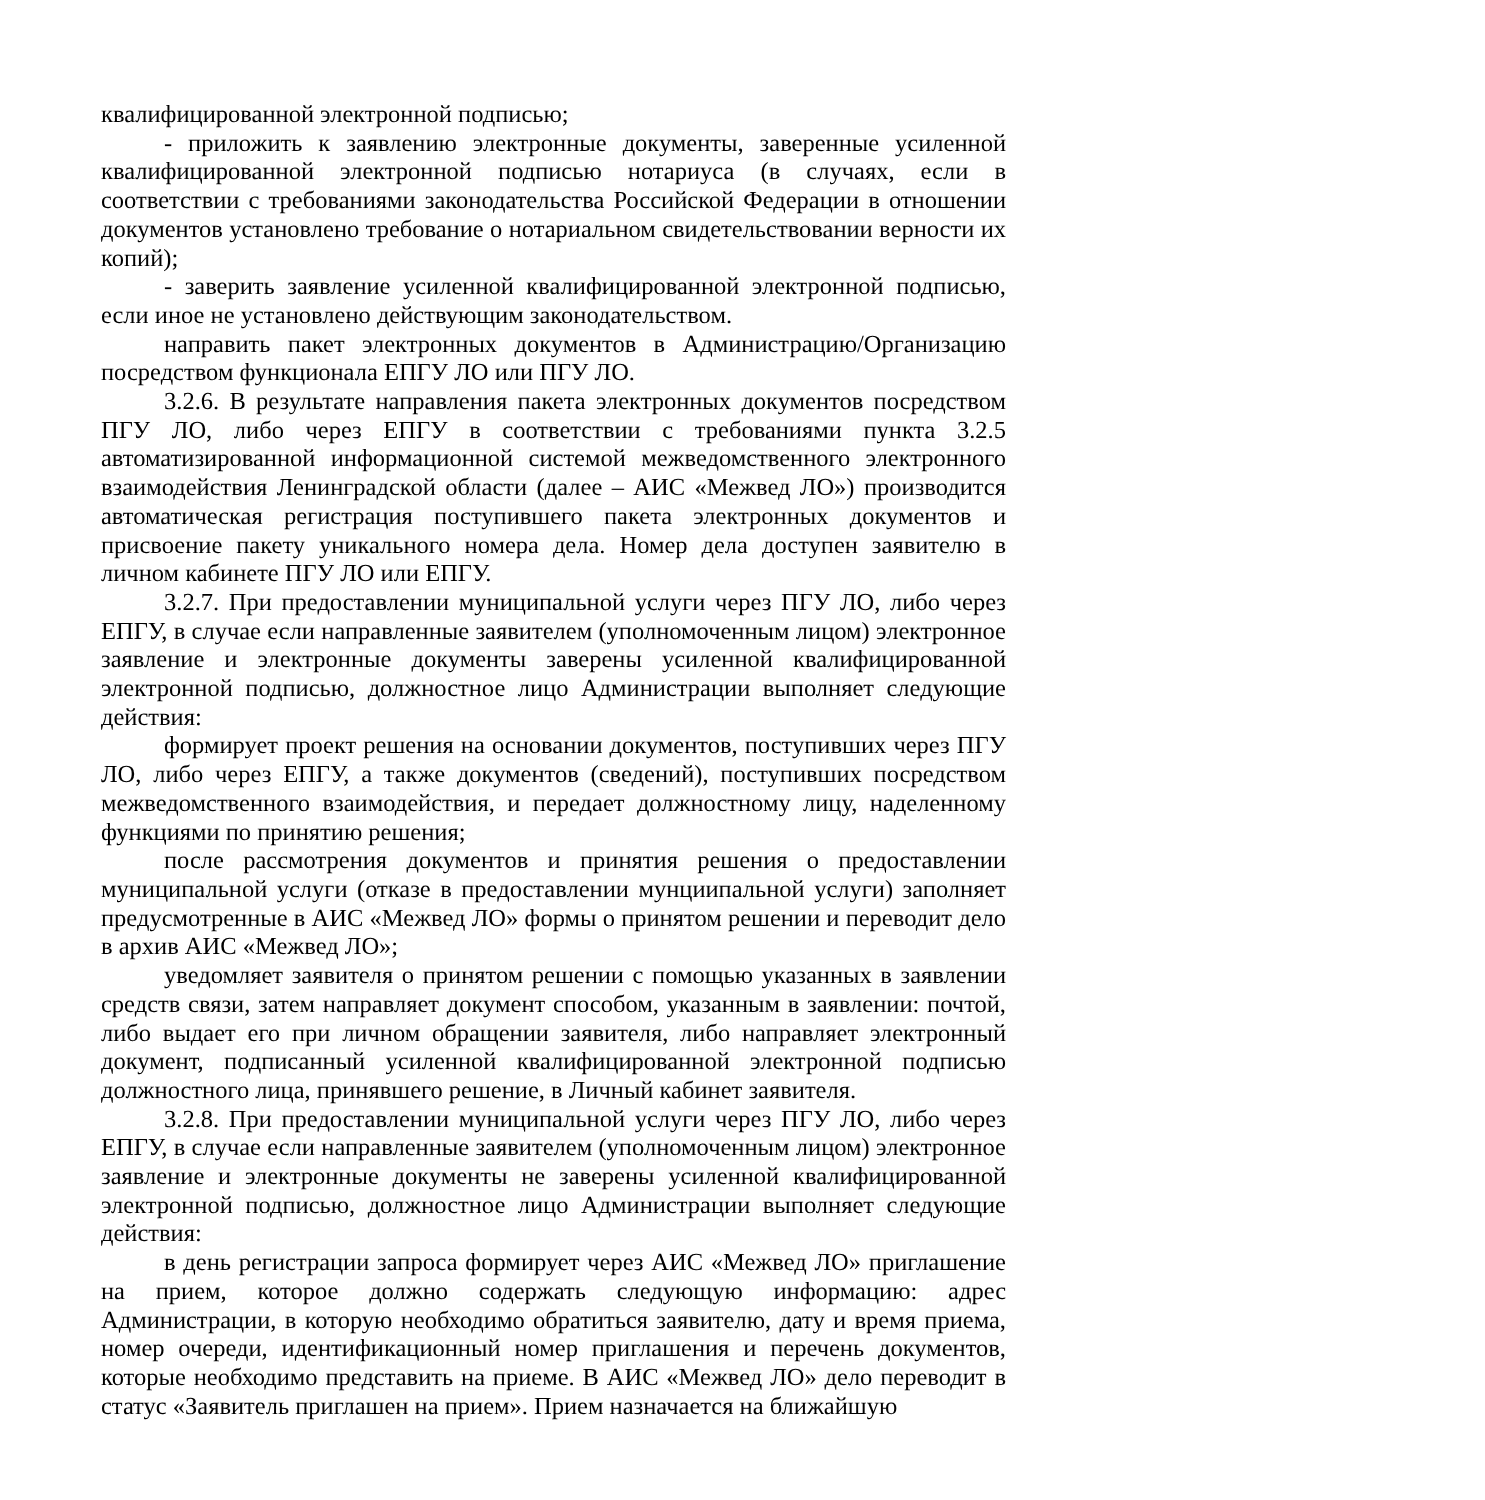квалифицированной электронной подписью;
- приложить к заявлению электронные документы, заверенные усиленной квалифицированной электронной подписью нотариуса (в случаях, если в соответствии с требованиями законодательства Российской Федерации в отношении документов установлено требование о нотариальном свидетельствовании верности их копий);
- заверить заявление усиленной квалифицированной электронной подписью, если иное не установлено действующим законодательством.
направить пакет электронных документов в Администрацию/Организацию посредством функционала ЕПГУ ЛО или ПГУ ЛО.
3.2.6. В результате направления пакета электронных документов посредством ПГУ ЛО, либо через ЕПГУ в соответствии с требованиями пункта 3.2.5 автоматизированной информационной системой межведомственного электронного взаимодействия Ленинградской области (далее – АИС «Межвед ЛО») производится автоматическая регистрация поступившего пакета электронных документов и присвоение пакету уникального номера дела. Номер дела доступен заявителю в личном кабинете ПГУ ЛО или ЕПГУ.
3.2.7. При предоставлении муниципальной услуги через ПГУ ЛО, либо через ЕПГУ, в случае если направленные заявителем (уполномоченным лицом) электронное заявление и электронные документы заверены усиленной квалифицированной электронной подписью, должностное лицо Администрации выполняет следующие действия:
формирует проект решения на основании документов, поступивших через ПГУ ЛО, либо через ЕПГУ, а также документов (сведений), поступивших посредством межведомственного взаимодействия, и передает должностному лицу, наделенному функциями по принятию решения;
после рассмотрения документов и принятия решения о предоставлении муниципальной услуги (отказе в предоставлении мунциипальной услуги) заполняет предусмотренные в АИС «Межвед ЛО» формы о принятом решении и переводит дело в архив АИС «Межвед ЛО»;
уведомляет заявителя о принятом решении с помощью указанных в заявлении средств связи, затем направляет документ способом, указанным в заявлении: почтой, либо выдает его при личном обращении заявителя, либо направляет электронный документ, подписанный усиленной квалифицированной электронной подписью должностного лица, принявшего решение, в Личный кабинет заявителя.
3.2.8. При предоставлении муниципальной услуги через ПГУ ЛО, либо через ЕПГУ, в случае если направленные заявителем (уполномоченным лицом) электронное заявление и электронные документы не заверены усиленной квалифицированной электронной подписью, должностное лицо Администрации выполняет следующие действия:
в день регистрации запроса формирует через АИС «Межвед ЛО» приглашение на прием, которое должно содержать следующую информацию: адрес Администрации, в которую необходимо обратиться заявителю, дату и время приема, номер очереди, идентификационный номер приглашения и перечень документов, которые необходимо представить на приеме. В АИС «Межвед ЛО» дело переводит в статус «Заявитель приглашен на прием». Прием назначается на ближайшую